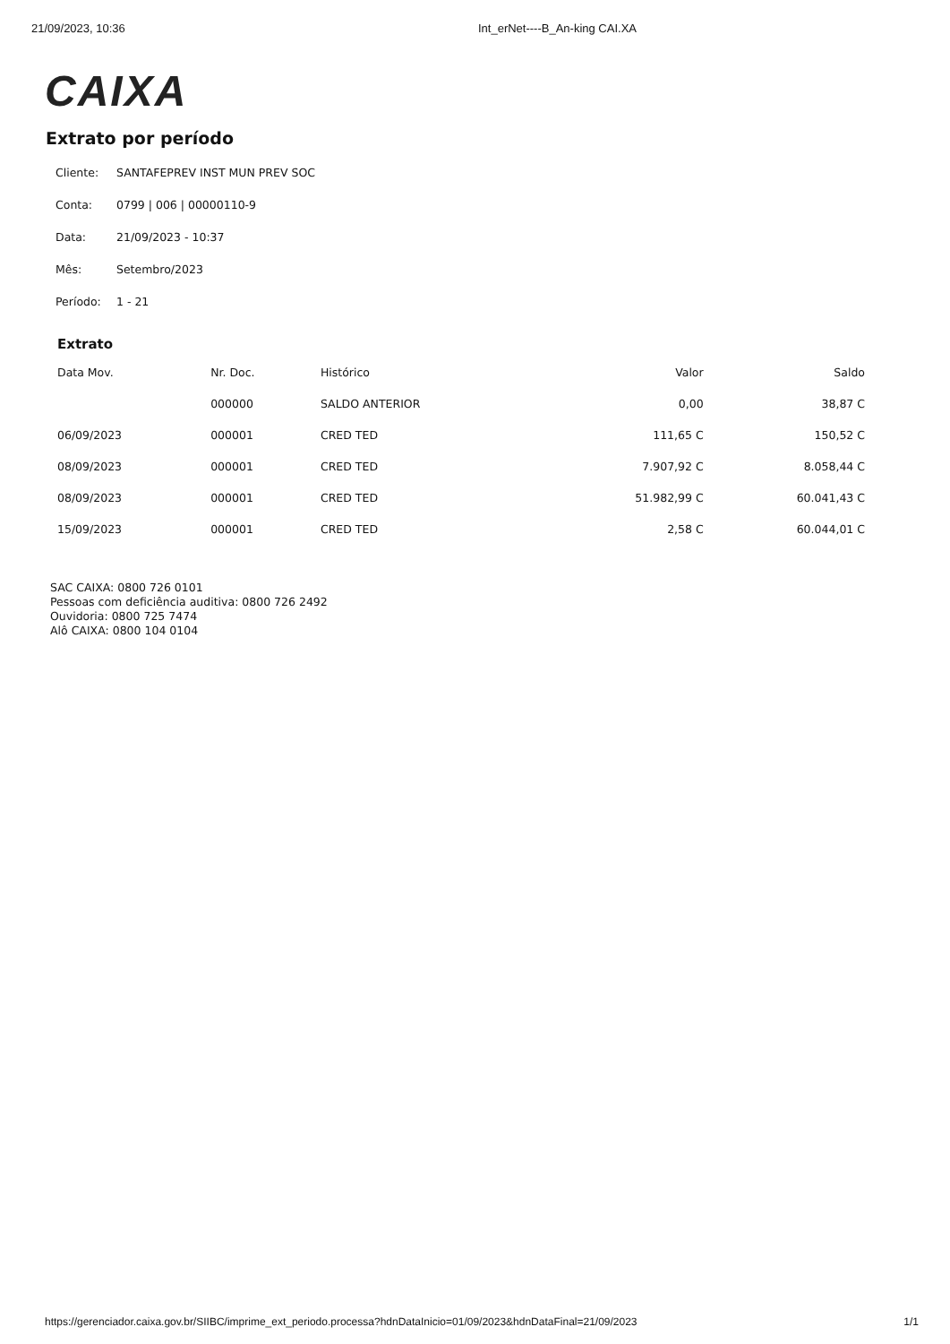21/09/2023, 10:36 Int_erNet----B_An-king CAI.XA
CAIXA
Extrato por período
Cliente: SANTAFEPREV INST MUN PREV SOC
Conta: 0799 | 006 | 00000110-9
Data: 21/09/2023 - 10:37
Mês: Setembro/2023
Período: 1 - 21
Extrato
| Data Mov. | Nr. Doc. | Histórico | Valor | Saldo |
| --- | --- | --- | --- | --- |
| | 000000 | SALDO ANTERIOR | 0,00 | 38,87 C |
| 06/09/2023 | 000001 | CRED TED | 111,65 C | 150,52 C |
| 08/09/2023 | 000001 | CRED TED | 7.907,92 C | 8.058,44 C |
| 08/09/2023 | 000001 | CRED TED | 51.982,99 C | 60.041,43 C |
| 15/09/2023 | 000001 | CRED TED | 2,58 C | 60.044,01 C |
SAC CAIXA: 0800 726 0101
Pessoas com deficiência auditiva: 0800 726 2492
Ouvidoria: 0800 725 7474
Alô CAIXA: 0800 104 0104
https://gerenciador.caixa.gov.br/SIIBC/imprime_ext_periodo.processa?hdnDataInicio=01/09/2023&hdnDataFinal=21/09/2023 1/1